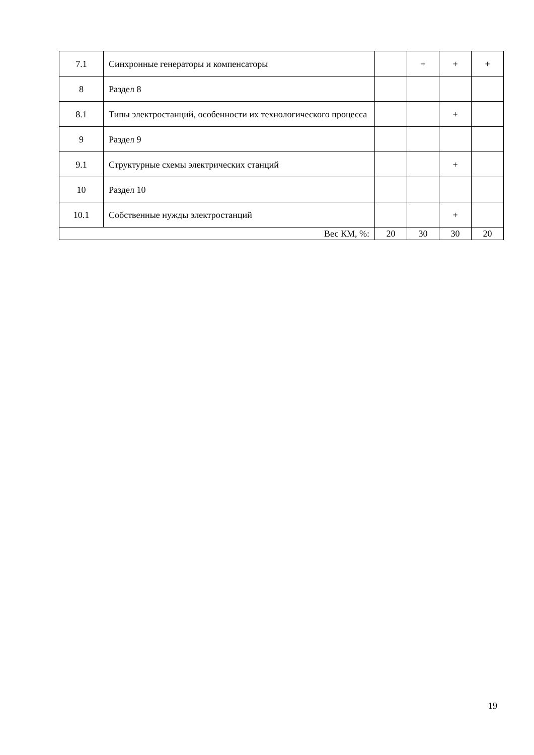| 7.1 | Синхронные генераторы и компенсаторы | | + | + | + |
| 8 | Раздел 8 | | | | |
| 8.1 | Типы электростанций, особенности их технологического процесса | | | + | |
| 9 | Раздел 9 | | | | |
| 9.1 | Структурные схемы электрических станций | | | + | |
| 10 | Раздел 10 | | | | |
| 10.1 | Собственные нужды электростанций | | | + | |
| Вес КМ, %: | | 20 | 30 | 30 | 20 |
19